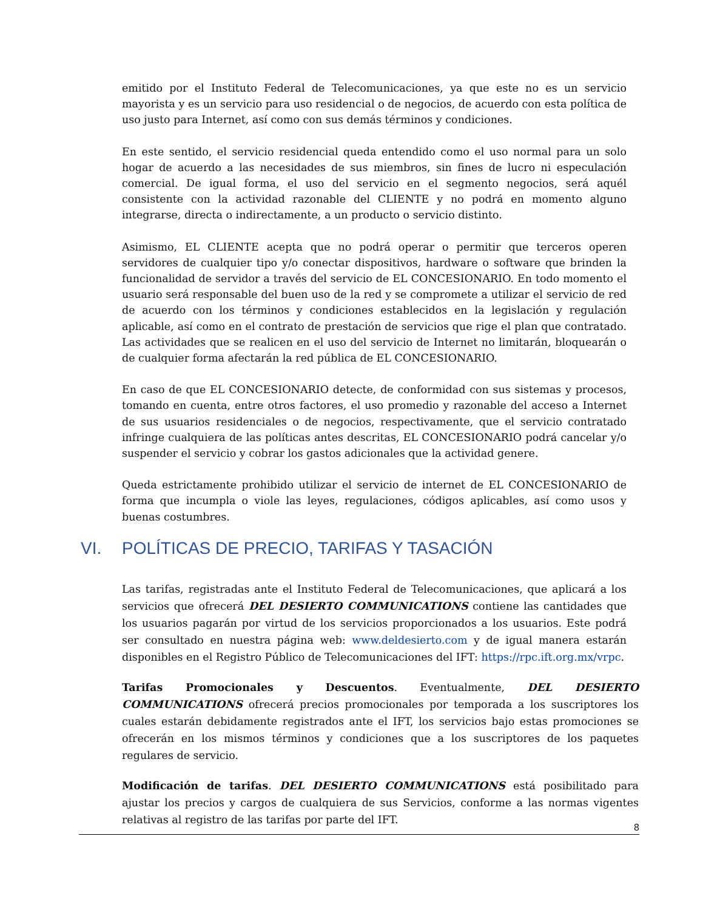emitido por el Instituto Federal de Telecomunicaciones, ya que este no es un servicio mayorista y es un servicio para uso residencial o de negocios, de acuerdo con esta política de uso justo para Internet, así como con sus demás términos y condiciones.
En este sentido, el servicio residencial queda entendido como el uso normal para un solo hogar de acuerdo a las necesidades de sus miembros, sin fines de lucro ni especulación comercial. De igual forma, el uso del servicio en el segmento negocios, será aquél consistente con la actividad razonable del CLIENTE y no podrá en momento alguno integrarse, directa o indirectamente, a un producto o servicio distinto.
Asimismo, EL CLIENTE acepta que no podrá operar o permitir que terceros operen servidores de cualquier tipo y/o conectar dispositivos, hardware o software que brinden la funcionalidad de servidor a través del servicio de EL CONCESIONARIO. En todo momento el usuario será responsable del buen uso de la red y se compromete a utilizar el servicio de red de acuerdo con los términos y condiciones establecidos en la legislación y regulación aplicable, así como en el contrato de prestación de servicios que rige el plan que contratado. Las actividades que se realicen en el uso del servicio de Internet no limitarán, bloquearán o de cualquier forma afectarán la red pública de EL CONCESIONARIO.
En caso de que EL CONCESIONARIO detecte, de conformidad con sus sistemas y procesos, tomando en cuenta, entre otros factores, el uso promedio y razonable del acceso a Internet de sus usuarios residenciales o de negocios, respectivamente, que el servicio contratado infringe cualquiera de las políticas antes descritas, EL CONCESIONARIO podrá cancelar y/o suspender el servicio y cobrar los gastos adicionales que la actividad genere.
Queda estrictamente prohibido utilizar el servicio de internet de EL CONCESIONARIO de forma que incumpla o viole las leyes, regulaciones, códigos aplicables, así como usos y buenas costumbres.
VI. POLÍTICAS DE PRECIO, TARIFAS Y TASACIÓN
Las tarifas, registradas ante el Instituto Federal de Telecomunicaciones, que aplicará a los servicios que ofrecerá DEL DESIERTO COMMUNICATIONS contiene las cantidades que los usuarios pagarán por virtud de los servicios proporcionados a los usuarios. Este podrá ser consultado en nuestra página web: www.deldesierto.com y de igual manera estarán disponibles en el Registro Público de Telecomunicaciones del IFT: https://rpc.ift.org.mx/vrpc.
Tarifas Promocionales y Descuentos. Eventualmente, DEL DESIERTO COMMUNICATIONS ofrecerá precios promocionales por temporada a los suscriptores los cuales estarán debidamente registrados ante el IFT, los servicios bajo estas promociones se ofrecerán en los mismos términos y condiciones que a los suscriptores de los paquetes regulares de servicio.
Modificación de tarifas. DEL DESIERTO COMMUNICATIONS está posibilitado para ajustar los precios y cargos de cualquiera de sus Servicios, conforme a las normas vigentes relativas al registro de las tarifas por parte del IFT.
8